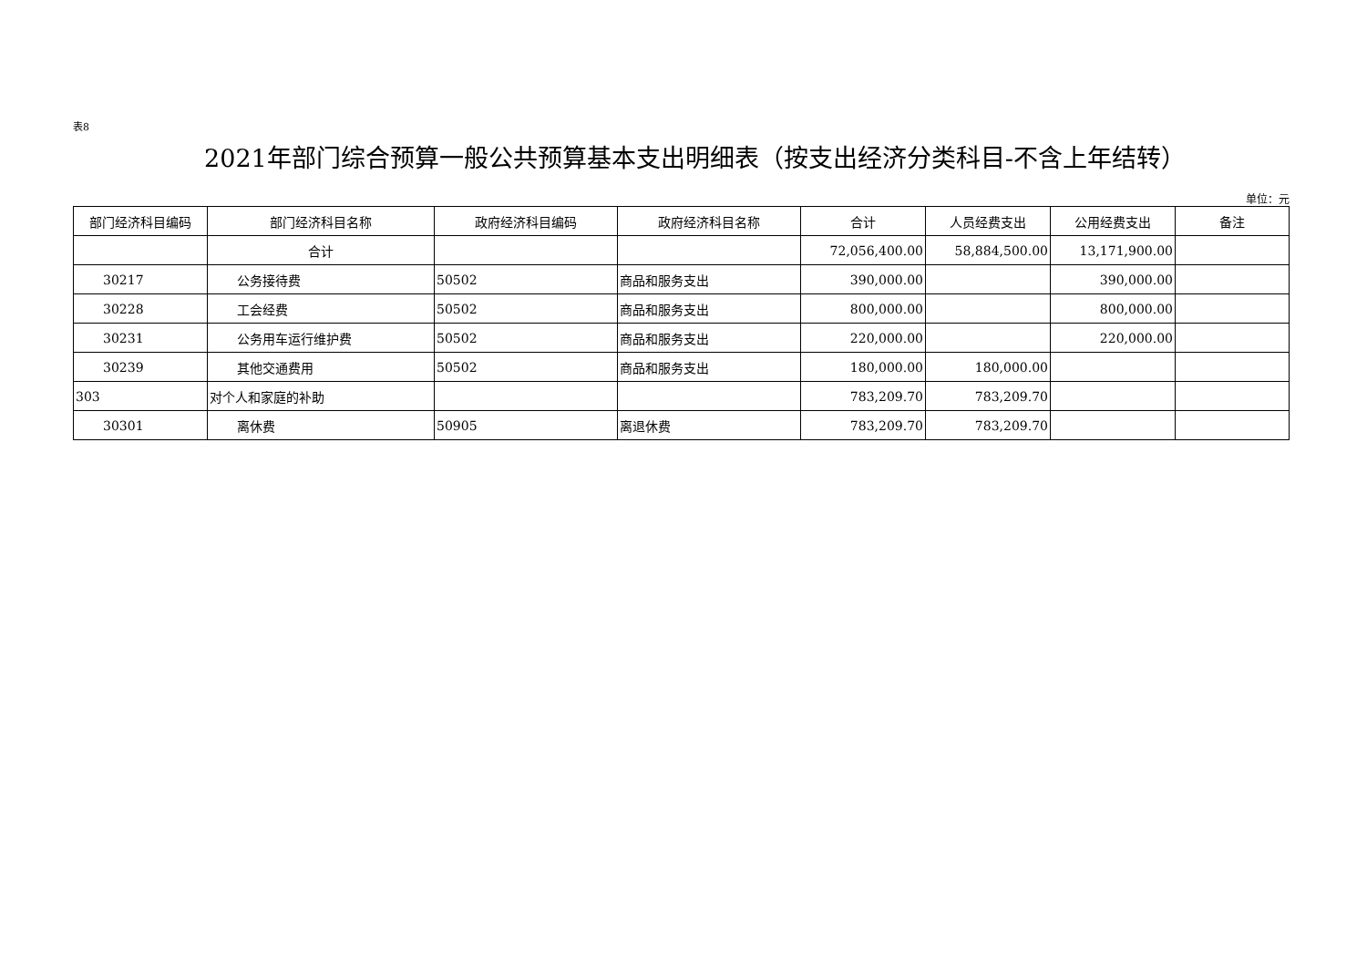表8
2021年部门综合预算一般公共预算基本支出明细表（按支出经济分类科目-不含上年结转）
单位：元
| 部门经济科目编码 | 部门经济科目名称 | 政府经济科目编码 | 政府经济科目名称 | 合计 | 人员经费支出 | 公用经费支出 | 备注 |
| --- | --- | --- | --- | --- | --- | --- | --- |
| | 合计 | | | 72,056,400.00 | 58,884,500.00 | 13,171,900.00 | |
| 30217 | 公务接待费 | 50502 | 商品和服务支出 | 390,000.00 | | 390,000.00 | |
| 30228 | 工会经费 | 50502 | 商品和服务支出 | 800,000.00 | | 800,000.00 | |
| 30231 | 公务用车运行维护费 | 50502 | 商品和服务支出 | 220,000.00 | | 220,000.00 | |
| 30239 | 其他交通费用 | 50502 | 商品和服务支出 | 180,000.00 | 180,000.00 | | |
| 303 | 对个人和家庭的补助 | | | 783,209.70 | 783,209.70 | | |
| 30301 | 离休费 | 50905 | 离退休费 | 783,209.70 | 783,209.70 | | |